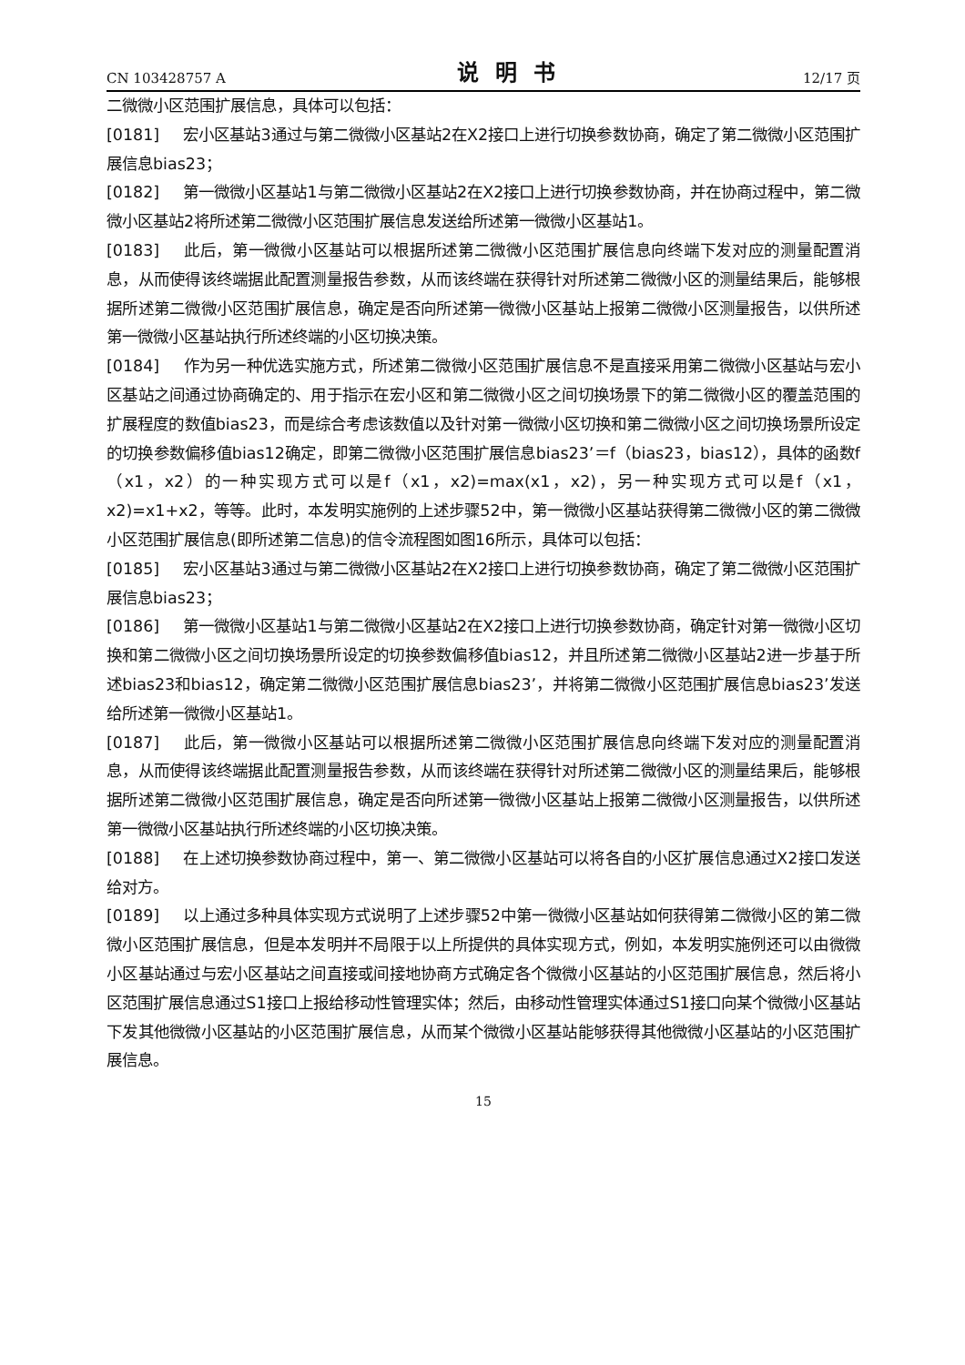CN 103428757 A 说明书 12/17 页
二微微小区范围扩展信息，具体可以包括：
[0181] 宏小区基站3通过与第二微微小区基站2在X2接口上进行切换参数协商，确定了第二微微小区范围扩展信息bias23；
[0182] 第一微微小区基站1与第二微微小区基站2在X2接口上进行切换参数协商，并在协商过程中，第二微微小区基站2将所述第二微微小区范围扩展信息发送给所述第一微微小区基站1。
[0183] 此后，第一微微小区基站可以根据所述第二微微小区范围扩展信息向终端下发对应的测量配置消息，从而使得该终端据此配置测量报告参数，从而该终端在获得针对所述第二微微小区的测量结果后，能够根据所述第二微微小区范围扩展信息，确定是否向所述第一微微小区基站上报第二微微小区测量报告，以供所述第一微微小区基站执行所述终端的小区切换决策。
[0184] 作为另一种优选实施方式，所述第二微微小区范围扩展信息不是直接采用第二微微小区基站与宏小区基站之间通过协商确定的、用于指示在宏小区和第二微微小区之间切换场景下的第二微微小区的覆盖范围的扩展程度的数值bias23，而是综合考虑该数值以及针对第一微微小区切换和第二微微小区之间切换场景所设定的切换参数偏移值bias12确定，即第二微微小区范围扩展信息bias23’＝f（bias23，bias12），具体的函数f（x1，x2）的一种实现方式可以是f（x1，x2)=max(x1，x2)，另一种实现方式可以是f（x1，x2)=x1+x2，等等。此时，本发明实施例的上述步骤52中，第一微微小区基站获得第二微微小区的第二微微小区范围扩展信息(即所述第二信息)的信令流程图如图16所示，具体可以包括：
[0185] 宏小区基站3通过与第二微微小区基站2在X2接口上进行切换参数协商，确定了第二微微小区范围扩展信息bias23；
[0186] 第一微微小区基站1与第二微微小区基站2在X2接口上进行切换参数协商，确定针对第一微微小区切换和第二微微小区之间切换场景所设定的切换参数偏移值bias12，并且所述第二微微小区基站2进一步基于所述bias23和bias12，确定第二微微小区范围扩展信息bias23’，并将第二微微小区范围扩展信息bias23’发送给所述第一微微小区基站1。
[0187] 此后，第一微微小区基站可以根据所述第二微微小区范围扩展信息向终端下发对应的测量配置消息，从而使得该终端据此配置测量报告参数，从而该终端在获得针对所述第二微微小区的测量结果后，能够根据所述第二微微小区范围扩展信息，确定是否向所述第一微微小区基站上报第二微微小区测量报告，以供所述第一微微小区基站执行所述终端的小区切换决策。
[0188] 在上述切换参数协商过程中，第一、第二微微小区基站可以将各自的小区扩展信息通过X2接口发送给对方。
[0189] 以上通过多种具体实现方式说明了上述步骤52中第一微微小区基站如何获得第二微微小区的第二微微小区范围扩展信息，但是本发明并不局限于以上所提供的具体实现方式，例如，本发明实施例还可以由微微小区基站通过与宏小区基站之间直接或间接地协商方式确定各个微微小区基站的小区范围扩展信息，然后将小区范围扩展信息通过S1接口上报给移动性管理实体；然后，由移动性管理实体通过S1接口向某个微微小区基站下发其他微微小区基站的小区范围扩展信息，从而某个微微小区基站能够获得其他微微小区基站的小区范围扩展信息。
15